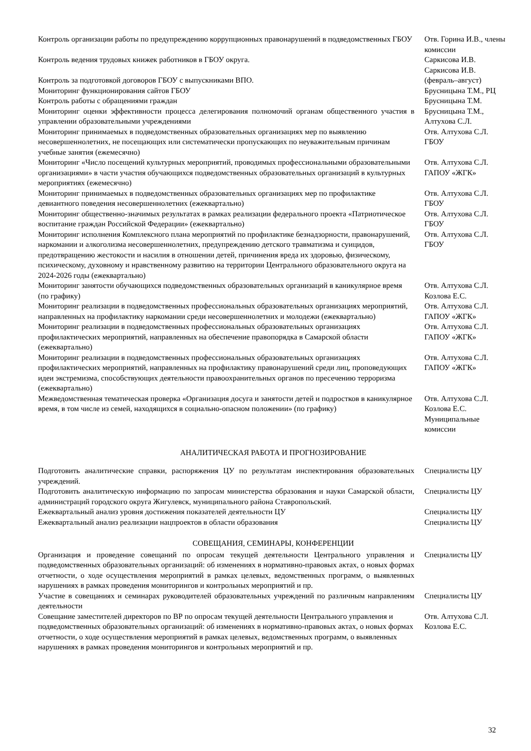| Контроль организации работы по предупреждению коррупционных правонарушений в подведомственных ГБОУ | Отв. Горина И.В., члены комиссии |
| Контроль ведения трудовых книжек работников в ГБОУ округа. | Саркисова И.В. |
| Контроль за подготовкой договоров ГБОУ с выпускниками ВПО. | Саркисова И.В. (февраль–август) |
| Мониторинг функционирования сайтов ГБОУ | Брусницына Т.М., РЦ |
| Контроль работы с обращениями граждан | Брусницына Т.М. |
| Мониторинг оценки эффективности процесса делегирования полномочий органам общественного участия в управлении образовательными учреждениями | Брусницына Т.М., Алтухова С.Л. |
| Мониторинг принимаемых в подведомственных образовательных организациях мер по выявлению несовершеннолетних, не посещающих или систематически пропускающих по неуважительным причинам учебные занятия (ежемесячно) | Отв. Алтухова С.Л. ГБОУ |
| Мониторинг «Число посещений культурных мероприятий, проводимых профессиональными образовательными организациями» в части участия обучающихся подведомственных образовательных организаций в культурных мероприятиях (ежемесячно) | Отв. Алтухова С.Л. ГАПОУ «ЖГК» |
| Мониторинг принимаемых в подведомственных образовательных организациях мер по профилактике девиантного поведения несовершеннолетних (ежеквартально) | Отв. Алтухова С.Л. ГБОУ |
| Мониторинг общественно-значимых результатах в рамках реализации федерального проекта «Патриотическое воспитание граждан Российской Федерации» (ежеквартально) | Отв. Алтухова С.Л. ГБОУ |
| Мониторинг исполнения Комплексного плана мероприятий по профилактике безнадзорности, правонарушений, наркомании и алкоголизма несовершеннолетних, предупреждению детского травматизма и суицидов, предотвращению жестокости и насилия в отношении детей, причинения вреда их здоровью, физическому, психическому, духовному и нравственному развитию на территории Центрального образовательного округа на 2024-2026 годы (ежеквартально) | Отв. Алтухова С.Л. ГБОУ |
| Мониторинг занятости обучающихся подведомственных образовательных организаций в каникулярное время (по графику) | Отв. Алтухова С.Л. Козлова Е.С. |
| Мониторинг реализации в подведомственных профессиональных образовательных организациях мероприятий, направленных на профилактику наркомании среди несовершеннолетних и молодежи (ежеквартально) | Отв. Алтухова С.Л. ГАПОУ «ЖГК» |
| Мониторинг реализации в подведомственных профессиональных образовательных организациях профилактических мероприятий, направленных на обеспечение правопорядка в Самарской области (ежеквартально) | Отв. Алтухова С.Л. ГАПОУ «ЖГК» |
| Мониторинг реализации в подведомственных профессиональных образовательных организациях профилактических мероприятий, направленных на профилактику правонарушений среди лиц, проповедующих идеи экстремизма, способствующих деятельности правоохранительных органов по пресечению терроризма (ежеквартально) | Отв. Алтухова С.Л. ГАПОУ «ЖГК» |
| Межведомственная тематическая проверка «Организация досуга и занятости детей и подростков в каникулярное время, в том числе из семей, находящихся в социально-опасном положении» (по графику) | Отв. Алтухова С.Л. Козлова Е.С. Муниципальные комиссии |
АНАЛИТИЧЕСКАЯ РАБОТА И ПРОГНОЗИРОВАНИЕ
| Подготовить аналитические справки, распоряжения ЦУ по результатам инспектирования образовательных учреждений. | Специалисты ЦУ |
| Подготовить аналитическую информацию по запросам министерства образования и науки Самарской области, администраций городского округа Жигулевск, муниципального района Ставропольский. | Специалисты ЦУ |
| Ежеквартальный анализ уровня достижения показателей деятельности ЦУ | Специалисты ЦУ |
| Ежеквартальный анализ реализации нацпроектов в области образования | Специалисты ЦУ |
СОВЕЩАНИЯ, СЕМИНАРЫ, КОНФЕРЕНЦИИ
| Организация и проведение совещаний по опросам текущей деятельности Центрального управления и подведомственных образовательных организаций: об изменениях в нормативно-правовых актах, о новых формах отчетности, о ходе осуществления мероприятий в рамках целевых, ведомственных программ, о выявленных нарушениях в рамках проведения мониторингов и контрольных мероприятий и пр. | Специалисты ЦУ |
| Участие в совещаниях и семинарах руководителей образовательных учреждений по различным направлениям деятельности | Специалисты ЦУ |
| Совещание заместителей директоров по ВР по опросам текущей деятельности Центрального управления и подведомственных образовательных организаций: об изменениях в нормативно-правовых актах, о новых формах отчетности, о ходе осуществления мероприятий в рамках целевых, ведомственных программ, о выявленных нарушениях в рамках проведения мониторингов и контрольных мероприятий и пр. | Отв. Алтухова С.Л. Козлова Е.С. |
32